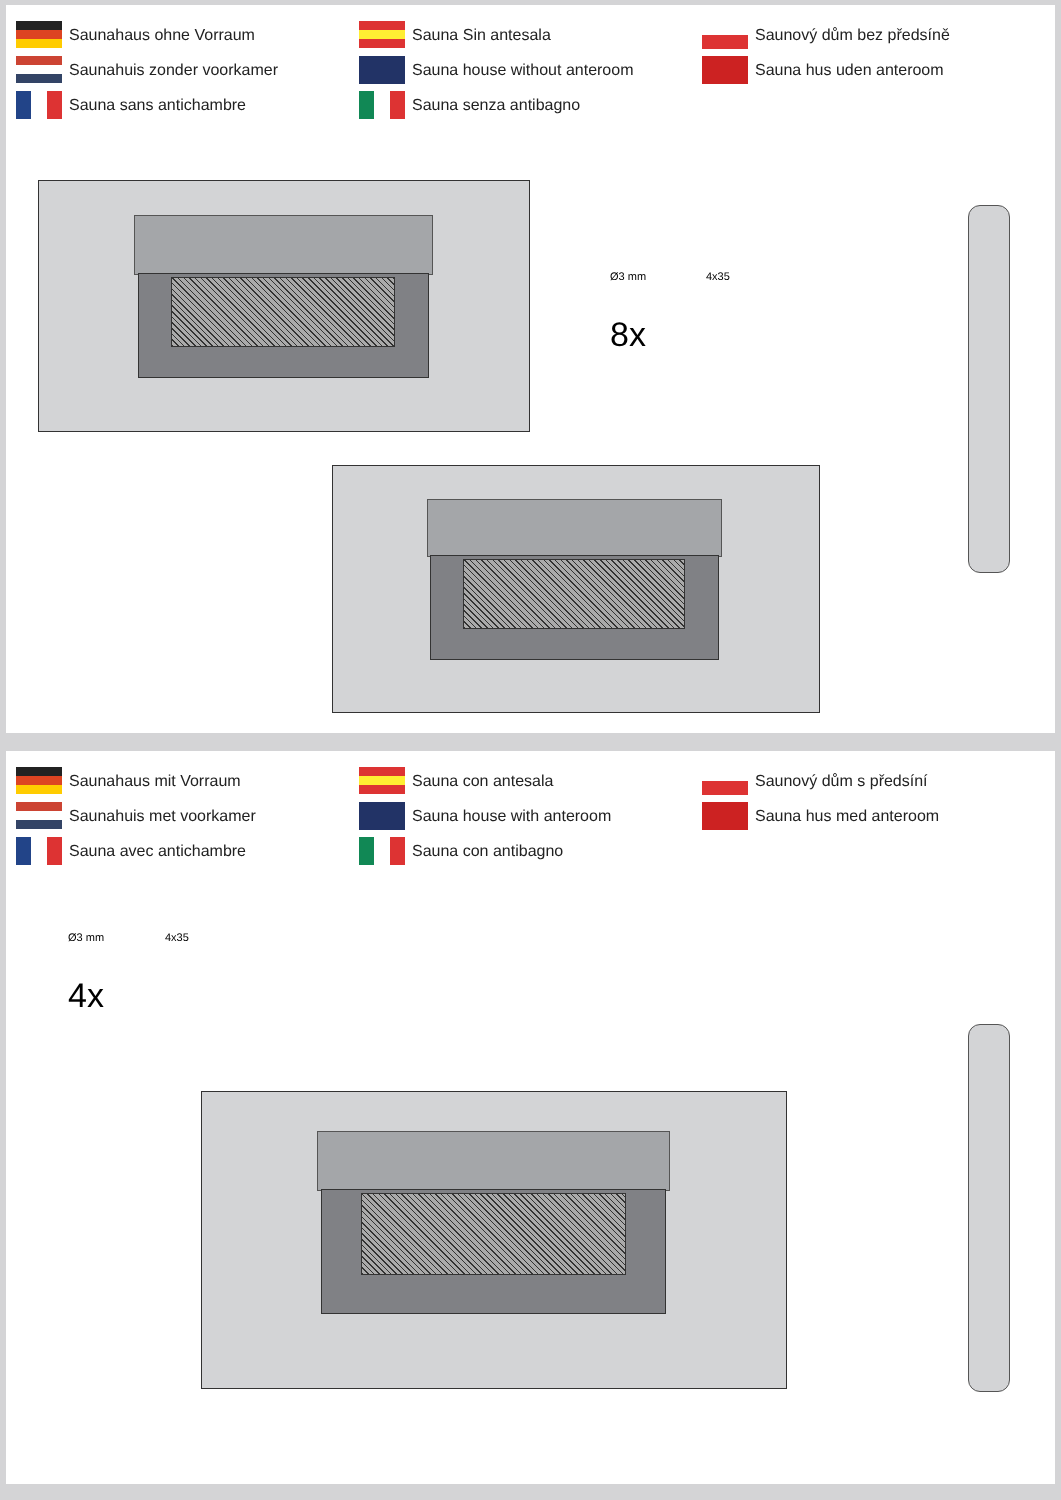Saunahaus ohne Vorraum
Saunahuis zonder voorkamer
Sauna sans antichambre
Sauna Sin antesala
Sauna house without anteroom
Sauna senza antibagno
Saunový dům bez předsíně
Sauna hus uden anteroom
Ø3 mm 4x35
8x
Saunahaus mit Vorraum
Saunahuis met voorkamer
Sauna avec antichambre
Sauna con antesala
Sauna house with anteroom
Sauna con antibagno
Saunový dům s předsíní
Sauna hus med anteroom
Ø3 mm 4x35
4x